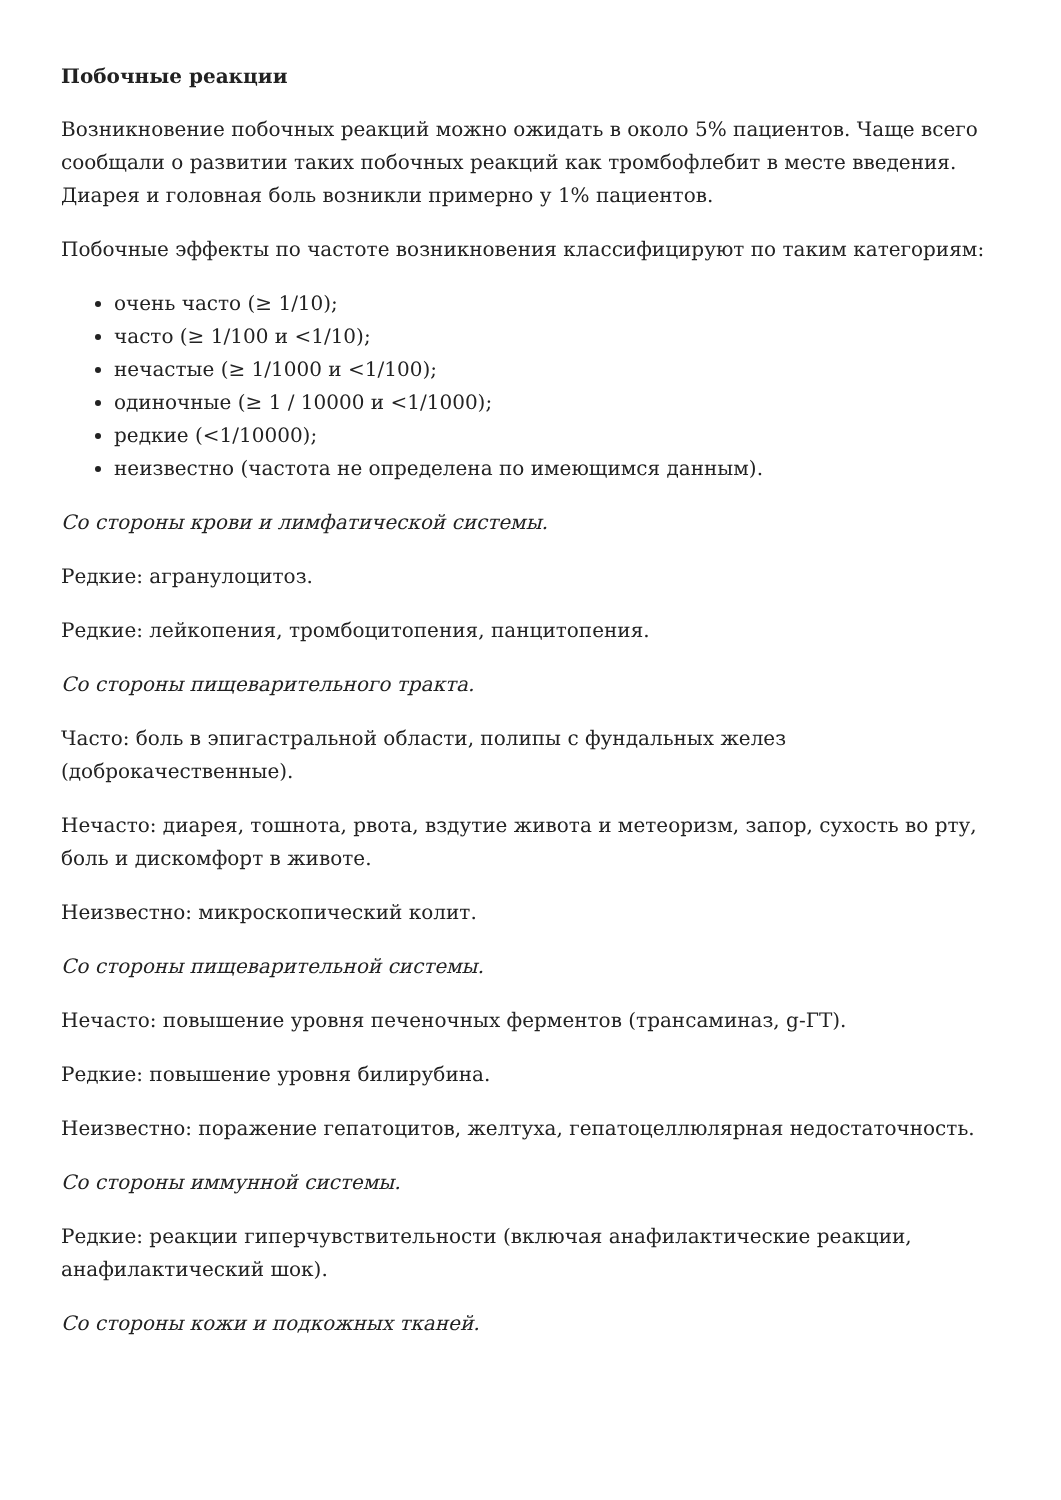Побочные реакции
Возникновение побочных реакций можно ожидать в около 5% пациентов. Чаще всего сообщали о развитии таких побочных реакций как тромбофлебит в месте введения. Диарея и головная боль возникли примерно у 1% пациентов.
Побочные эффекты по частоте возникновения классифицируют по таким категориям:
очень часто (≥ 1/10);
часто (≥ 1/100 и <1/10);
нечастые (≥ 1/1000 и <1/100);
одиночные (≥ 1 / 10000 и <1/1000);
редкие (<1/10000);
неизвестно (частота не определена по имеющимся данным).
Со стороны крови и лимфатической системы.
Редкие: агранулоцитоз.
Редкие: лейкопения, тромбоцитопения, панцитопения.
Со стороны пищеварительного тракта.
Часто: боль в эпигастральной области, полипы с фундальных желез (доброкачественные).
Нечасто: диарея, тошнота, рвота, вздутие живота и метеоризм, запор, сухость во рту, боль и дискомфорт в животе.
Неизвестно: микроскопический колит.
Со стороны пищеварительной системы.
Нечасто: повышение уровня печеночных ферментов (трансаминаз, g-ГТ).
Редкие: повышение уровня билирубина.
Неизвестно: поражение гепатоцитов, желтуха, гепатоцеллюлярная недостаточность.
Со стороны иммунной системы.
Редкие: реакции гиперчувствительности (включая анафилактические реакции, анафилактический шок).
Со стороны кожи и подкожных тканей.